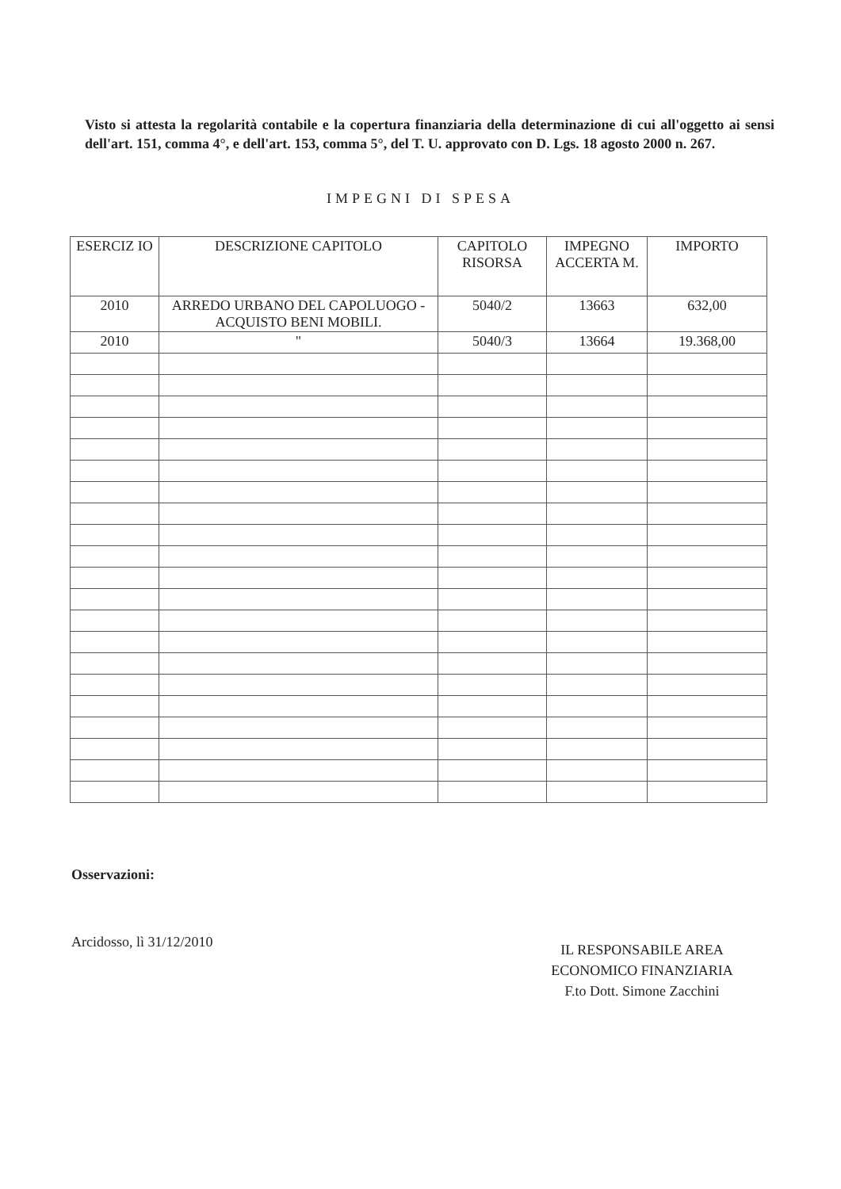Visto si attesta la regolarità contabile e la copertura finanziaria della determinazione di cui all'oggetto ai sensi dell'art. 151, comma 4°, e dell'art. 153, comma 5°, del T. U. approvato con D. Lgs. 18 agosto 2000 n. 267.
IMPEGNI DI SPESA
| ESERCIZ IO | DESCRIZIONE CAPITOLO | CAPITOLO RISORSA | IMPEGNO ACCERTA M. | IMPORTO |
| --- | --- | --- | --- | --- |
| 2010 | ARREDO URBANO DEL CAPOLUOGO - ACQUISTO BENI MOBILI. | 5040/2 | 13663 | 632,00 |
| 2010 | " | 5040/3 | 13664 | 19.368,00 |
Osservazioni:
Arcidosso, lì 31/12/2010
IL RESPONSABILE AREA
ECONOMICO FINANZIARIA
F.to Dott. Simone Zacchini